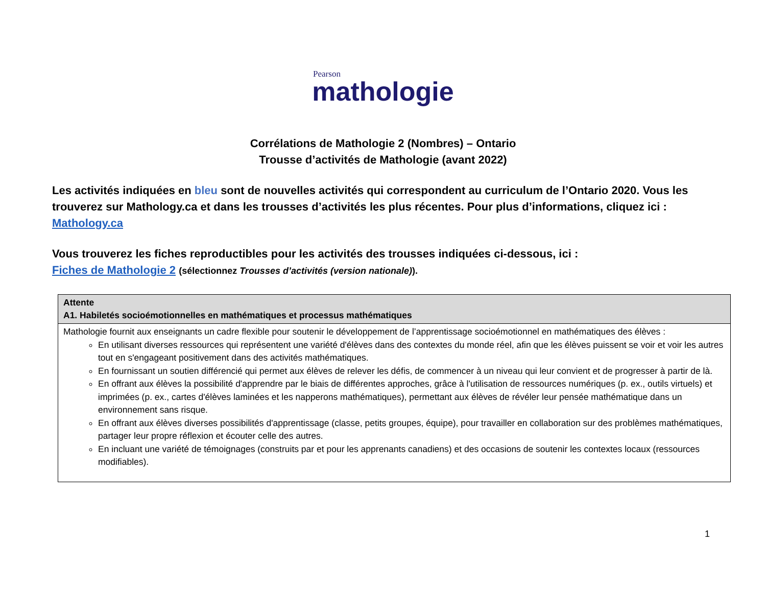Pearson
mathologie
Corrélations de Mathologie 2 (Nombres) – Ontario
Trousse d’activités de Mathologie (avant 2022)
Les activités indiquées en bleu sont de nouvelles activités qui correspondent au curriculum de l’Ontario 2020. Vous les trouverez sur Mathology.ca et dans les trousses d’activités les plus récentes. Pour plus d’informations, cliquez ici : Mathology.ca
Vous trouverez les fiches reproductibles pour les activités des trousses indiquées ci-dessous, ici :
Fiches de Mathologie 2 (sélectionnez Trousses d’activités (version nationale)).
| Attente A1. Habiletés socioémotionnelles en mathématiques et processus mathématiques |
| --- |
| Mathologie fournit aux enseignants un cadre flexible pour soutenir le développement de l’apprentissage socioémotionnel en mathématiques des élèves : En utilisant diverses ressources qui représentent une variété d'élèves dans des contextes du monde réel, afin que les élèves puissent se voir et voir les autres tout en s'engageant positivement dans des activités mathématiques. En fournissant un soutien différencié qui permet aux élèves de relever les défis, de commencer à un niveau qui leur convient et de progresser à partir de là. En offrant aux élèves la possibilité d'apprendre par le biais de différentes approches, grâce à l'utilisation de ressources numériques (p. ex., outils virtuels) et imprimées (p. ex., cartes d'élèves laminées et les napperons mathématiques), permettant aux élèves de révéler leur pensée mathématique dans un environnement sans risque. En offrant aux élèves diverses possibilités d'apprentissage (classe, petits groupes, équipe), pour travailler en collaboration sur des problèmes mathématiques, partager leur propre réflexion et écouter celle des autres. En incluant une variété de témoignages (construits par et pour les apprenants canadiens) et des occasions de soutenir les contextes locaux (ressources modifiables). |
1